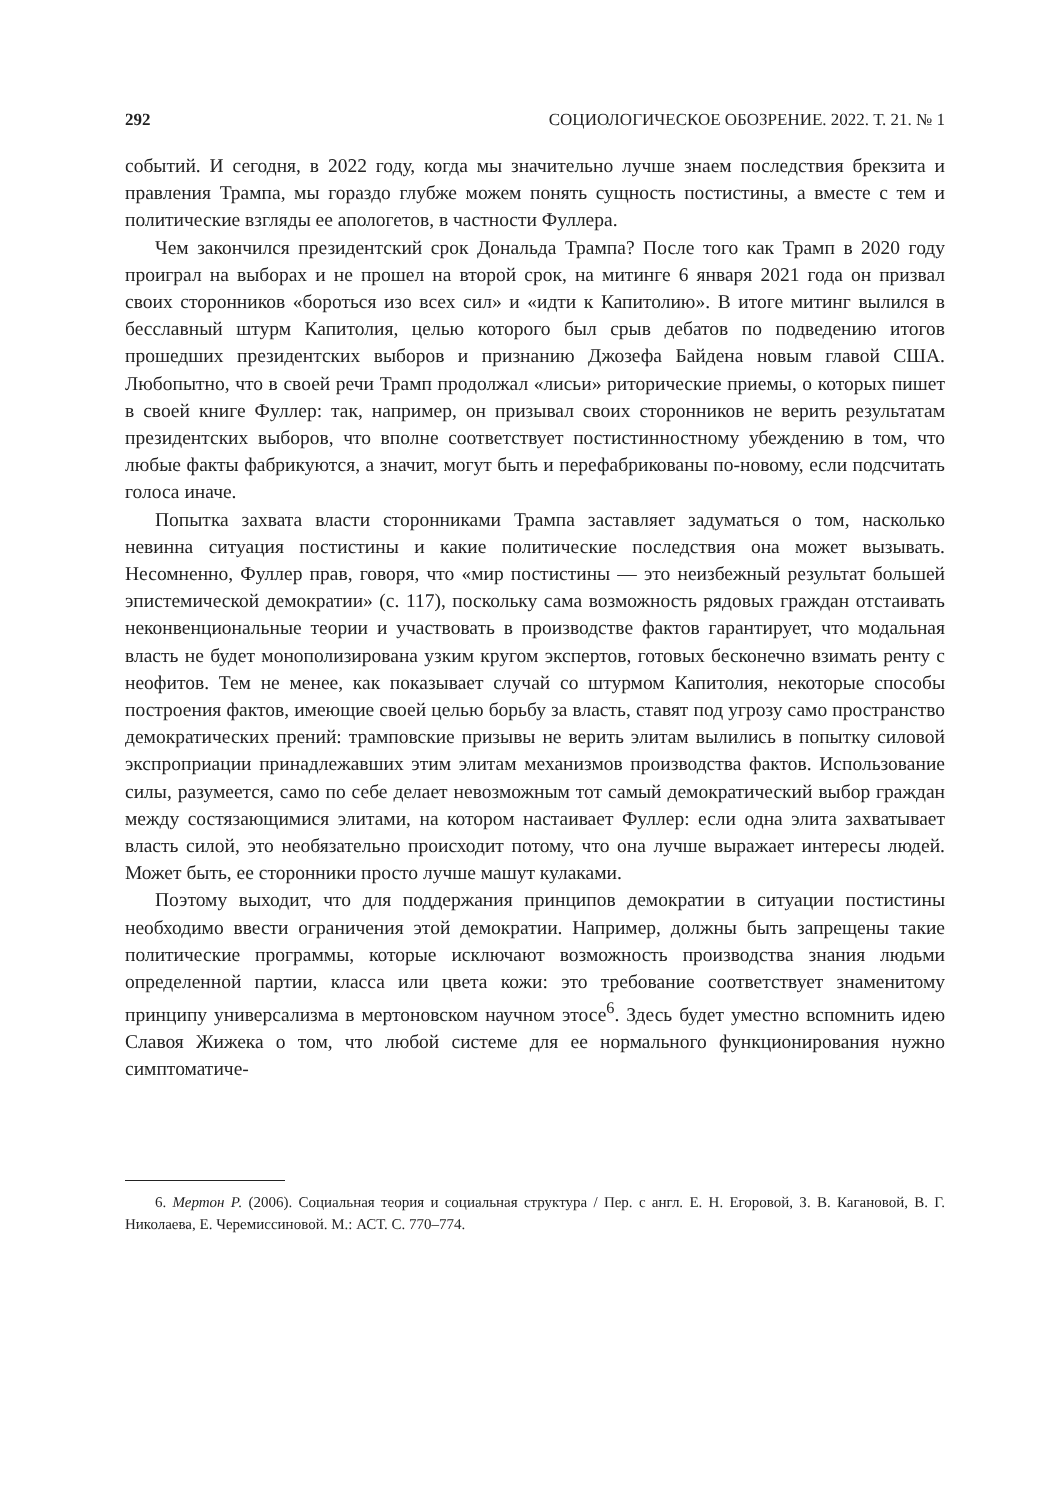292 СОЦИОЛОГИЧЕСКОЕ ОБОЗРЕНИЕ. 2022. Т. 21. № 1
событий. И сегодня, в 2022 году, когда мы значительно лучше знаем последствия брекзита и правления Трампа, мы гораздо глубже можем понять сущность постистины, а вместе с тем и политические взгляды ее апологетов, в частности Фуллера.
Чем закончился президентский срок Дональда Трампа? После того как Трамп в 2020 году проиграл на выборах и не прошел на второй срок, на митинге 6 января 2021 года он призвал своих сторонников «бороться изо всех сил» и «идти к Капитолию». В итоге митинг вылился в бесславный штурм Капитолия, целью которого был срыв дебатов по подведению итогов прошедших президентских выборов и признанию Джозефа Байдена новым главой США. Любопытно, что в своей речи Трамп продолжал «лисьи» риторические приемы, о которых пишет в своей книге Фуллер: так, например, он призывал своих сторонников не верить результатам президентских выборов, что вполне соответствует постистинностному убеждению в том, что любые факты фабрикуются, а значит, могут быть и перефабрикованы по-новому, если подсчитать голоса иначе.
Попытка захвата власти сторонниками Трампа заставляет задуматься о том, насколько невинна ситуация постистины и какие политические последствия она может вызывать. Несомненно, Фуллер прав, говоря, что «мир постистины — это неизбежный результат большей эпистемической демократии» (с. 117), поскольку сама возможность рядовых граждан отстаивать неконвенциональные теории и участвовать в производстве фактов гарантирует, что модальная власть не будет монополизирована узким кругом экспертов, готовых бесконечно взимать ренту с неофитов. Тем не менее, как показывает случай со штурмом Капитолия, некоторые способы построения фактов, имеющие своей целью борьбу за власть, ставят под угрозу само пространство демократических прений: трамповские призывы не верить элитам вылились в попытку силовой экспроприации принадлежавших этим элитам механизмов производства фактов. Использование силы, разумеется, само по себе делает невозможным тот самый демократический выбор граждан между состязающимися элитами, на котором настаивает Фуллер: если одна элита захватывает власть силой, это необязательно происходит потому, что она лучше выражает интересы людей. Может быть, ее сторонники просто лучше машут кулаками.
Поэтому выходит, что для поддержания принципов демократии в ситуации постистины необходимо ввести ограничения этой демократии. Например, должны быть запрещены такие политические программы, которые исключают возможность производства знания людьми определенной партии, класса или цвета кожи: это требование соответствует знаменитому принципу универсализма в мертоновском научном этосе<sup>6</sup>. Здесь будет уместно вспомнить идею Славоя Жижека о том, что любой системе для ее нормального функционирования нужно симптоматиче-
6. Мертон Р. (2006). Социальная теория и социальная структура / Пер. с англ. Е. Н. Егоровой, З. В. Кагановой, В. Г. Николаева, Е. Черемиссиновой. М.: АСТ. С. 770–774.